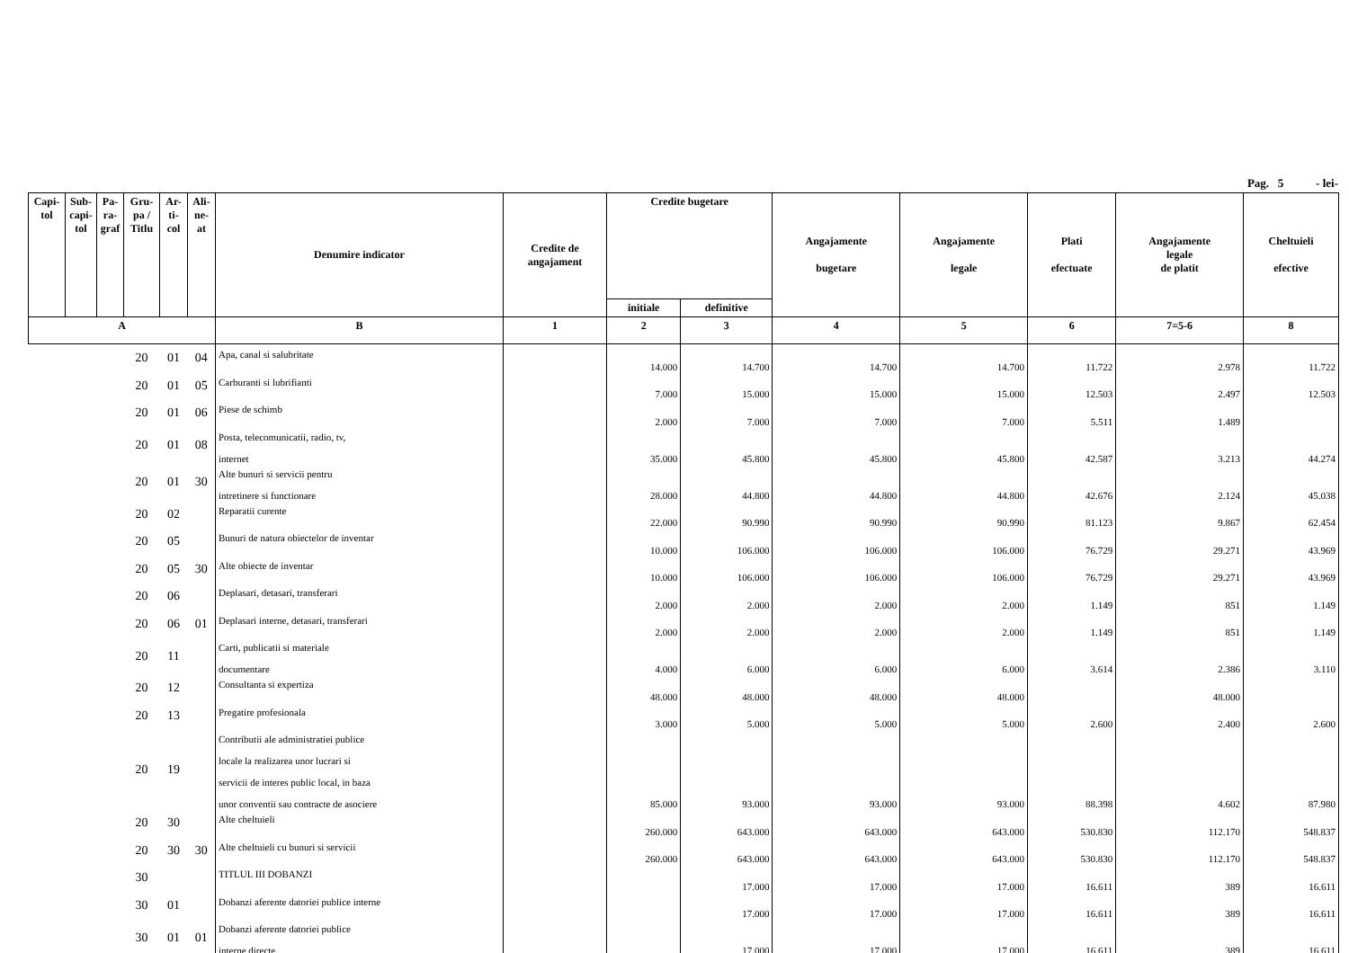Pag. 5 - lei-
| Capi- tol | Sub- capi- tol | Pa- ra- graf | Gru- pa / Titlu | Ar- ti- col | Ali- ne- at | Denumire indicator | Credite de angajament | Credite bugetare | | Angajamente bugetare | Angajamente legale | Plati efectuate | Angajamente legale de platit | Cheltuieli efective |
| --- | --- | --- | --- | --- | --- | --- | --- | --- | --- | --- | --- | --- | --- | --- |
| | | | | | | | | initiale | definitive | | | | | |
| A | | | | | | B | 1 | 2 | 3 | 4 | 5 | 6 | 7=5-6 | 8 |
| | | | 20 | 01 | 04 | Apa, canal si salubritate | | 14.000 | 14.700 | 14.700 | 14.700 | 11.722 | 2.978 | 11.722 |
| | | | 20 | 01 | 05 | Carburanti si lubrifianti | | 7.000 | 15.000 | 15.000 | 15.000 | 12.503 | 2.497 | 12.503 |
| | | | 20 | 01 | 06 | Piese de schimb | | 2.000 | 7.000 | 7.000 | 7.000 | 5.511 | 1.489 | |
| | | | 20 | 01 | 08 | Posta, telecomunicatii, radio, tv, internet | | 35.000 | 45.800 | 45.800 | 45.800 | 42.587 | 3.213 | 44.274 |
| | | | 20 | 01 | 30 | Alte bunuri si servicii pentru intretinere si functionare | | 28.000 | 44.800 | 44.800 | 44.800 | 42.676 | 2.124 | 45.038 |
| | | | 20 | 02 | | Reparatii curente | | 22.000 | 90.990 | 90.990 | 90.990 | 81.123 | 9.867 | 62.454 |
| | | | 20 | 05 | | Bunuri de natura obiectelor de inventar | | 10.000 | 106.000 | 106.000 | 106.000 | 76.729 | 29.271 | 43.969 |
| | | | 20 | 05 | 30 | Alte obiecte de inventar | | 10.000 | 106.000 | 106.000 | 106.000 | 76.729 | 29.271 | 43.969 |
| | | | 20 | 06 | | Deplasari, detasari, transferari | | 2.000 | 2.000 | 2.000 | 2.000 | 1.149 | 851 | 1.149 |
| | | | 20 | 06 | 01 | Deplasari interne, detasari, transferari | | 2.000 | 2.000 | 2.000 | 2.000 | 1.149 | 851 | 1.149 |
| | | | 20 | 11 | | Carti, publicatii si materiale documentare | | 4.000 | 6.000 | 6.000 | 6.000 | 3.614 | 2.386 | 3.110 |
| | | | 20 | 12 | | Consultanta si expertiza | | 48.000 | 48.000 | 48.000 | 48.000 | | 48.000 | |
| | | | 20 | 13 | | Pregatire profesionala | | 3.000 | 5.000 | 5.000 | 5.000 | 2.600 | 2.400 | 2.600 |
| | | | 20 | 19 | | Contributii ale administratiei publice locale la realizarea unor lucrari si servicii de interes public local, in baza unor conventii sau contracte de asociere | | 85.000 | 93.000 | 93.000 | 93.000 | 88.398 | 4.602 | 87.980 |
| | | | 20 | 30 | | Alte cheltuieli | | 260.000 | 643.000 | 643.000 | 643.000 | 530.830 | 112.170 | 548.837 |
| | | | 20 | 30 | 30 | Alte cheltuieli cu bunuri si servicii | | 260.000 | 643.000 | 643.000 | 643.000 | 530.830 | 112.170 | 548.837 |
| | | | 30 | | | TITLUL III DOBANZI | | | 17.000 | 17.000 | 17.000 | 16.611 | 389 | 16.611 |
| | | | 30 | 01 | | Dobanzi aferente datoriei publice interne | | | 17.000 | 17.000 | 17.000 | 16.611 | 389 | 16.611 |
| | | | 30 | 01 | 01 | Dobanzi aferente datoriei publice interne directe | | | 17.000 | 17.000 | 17.000 | 16.611 | 389 | 16.611 |